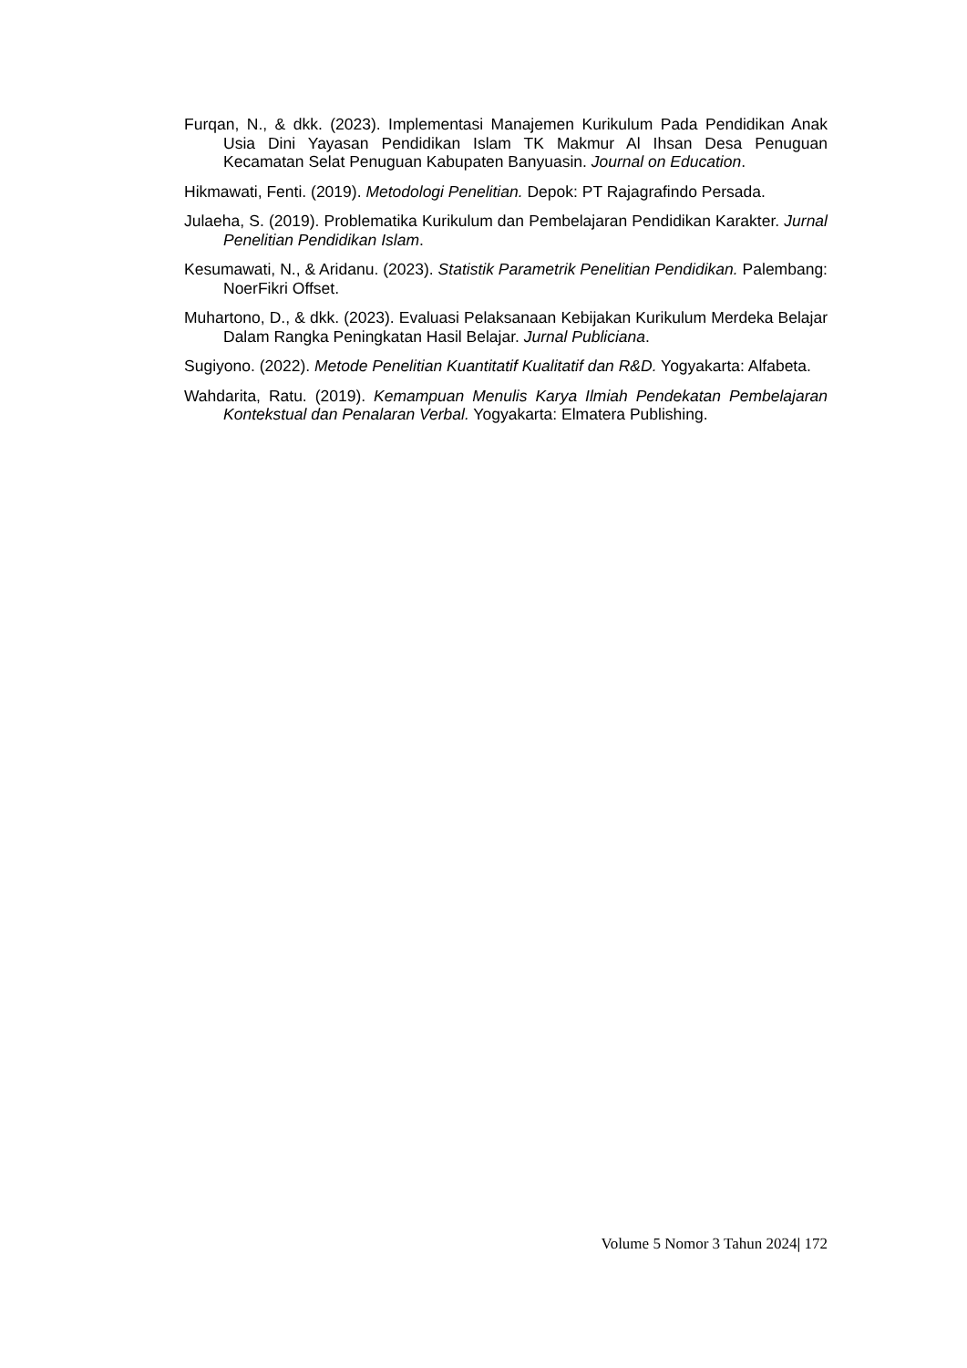Furqan, N., & dkk. (2023). Implementasi Manajemen Kurikulum Pada Pendidikan Anak Usia Dini Yayasan Pendidikan Islam TK Makmur Al Ihsan Desa Penuguan Kecamatan Selat Penuguan Kabupaten Banyuasin. Journal on Education.
Hikmawati, Fenti. (2019). Metodologi Penelitian. Depok: PT Rajagrafindo Persada.
Julaeha, S. (2019). Problematika Kurikulum dan Pembelajaran Pendidikan Karakter. Jurnal Penelitian Pendidikan Islam.
Kesumawati, N., & Aridanu. (2023). Statistik Parametrik Penelitian Pendidikan. Palembang: NoerFikri Offset.
Muhartono, D., & dkk. (2023). Evaluasi Pelaksanaan Kebijakan Kurikulum Merdeka Belajar Dalam Rangka Peningkatan Hasil Belajar. Jurnal Publiciana.
Sugiyono. (2022). Metode Penelitian Kuantitatif Kualitatif dan R&D. Yogyakarta: Alfabeta.
Wahdarita, Ratu. (2019). Kemampuan Menulis Karya Ilmiah Pendekatan Pembelajaran Kontekstual dan Penalaran Verbal. Yogyakarta: Elmatera Publishing.
Volume 5 Nomor 3 Tahun 2024| 172